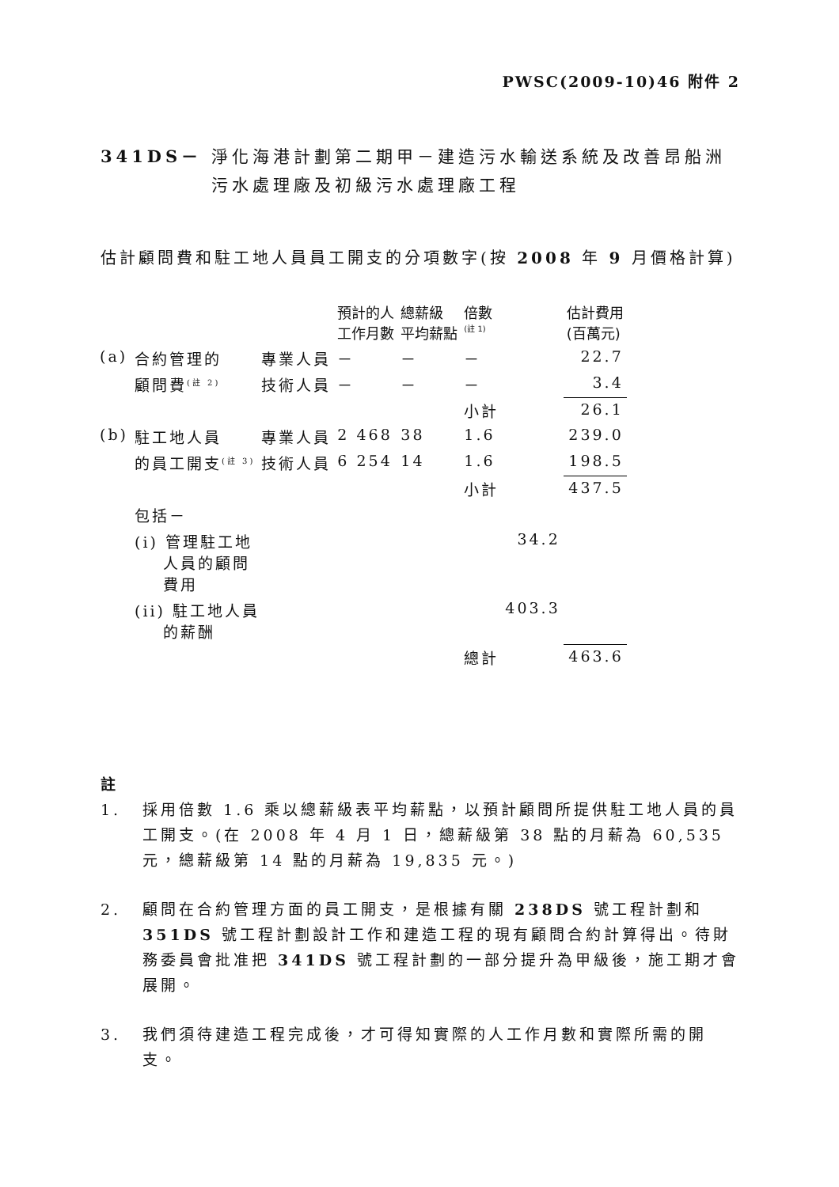PWSC(2009-10)46 附件 2
341DS－ 淨化海港計劃第二期甲－建造污水輸送系統及改善昂船洲污水處理廠及初級污水處理廠工程
估計顧問費和駐工地人員員工開支的分項數字(按 2008 年 9 月價格計算)
| | | | 預計的人 工作月數 | 總薪級 平均薪點 | 倍數 <sup>(註 1)</sup> | | 估計費用 (百萬元) |
| --- | --- | --- | --- | --- | --- | --- | --- |
| (a) | 合約管理的 | 專業人員 | － | － | － | | 22.7 |
| | 顧問費<sup>(註 2)</sup> | 技術人員 | － | － | － | | 3.4 |
| | | | | | 小計 | | 26.1 |
| (b) | 駐工地人員 | 專業人員 | 2 468 | 38 | 1.6 | | 239.0 |
| | 的員工開支<sup>(註 3)</sup> | 技術人員 | 6 254 | 14 | 1.6 | | 198.5 |
| | | | | | 小計 | | 437.5 |
| | 包括－ | | | | | | |
| | (i) 管理駐工地 人員的顧問 費用 | | | | | 34.2 | |
| | (ii) 駐工地人員 的薪酬 | | | | | 403.3 | |
| | | | | | 總計 | | 463.6 |
註
1. 採用倍數 1.6 乘以總薪級表平均薪點，以預計顧問所提供駐工地人員的員工開支。(在 2008 年 4 月 1 日，總薪級第 38 點的月薪為 60,535 元，總薪級第 14 點的月薪為 19,835 元。)
2. 顧問在合約管理方面的員工開支，是根據有關 238DS 號工程計劃和 351DS 號工程計劃設計工作和建造工程的現有顧問合約計算得出。待財務委員會批准把 341DS 號工程計劃的一部分提升為甲級後，施工期才會展開。
3. 我們須待建造工程完成後，才可得知實際的人工作月數和實際所需的開支。